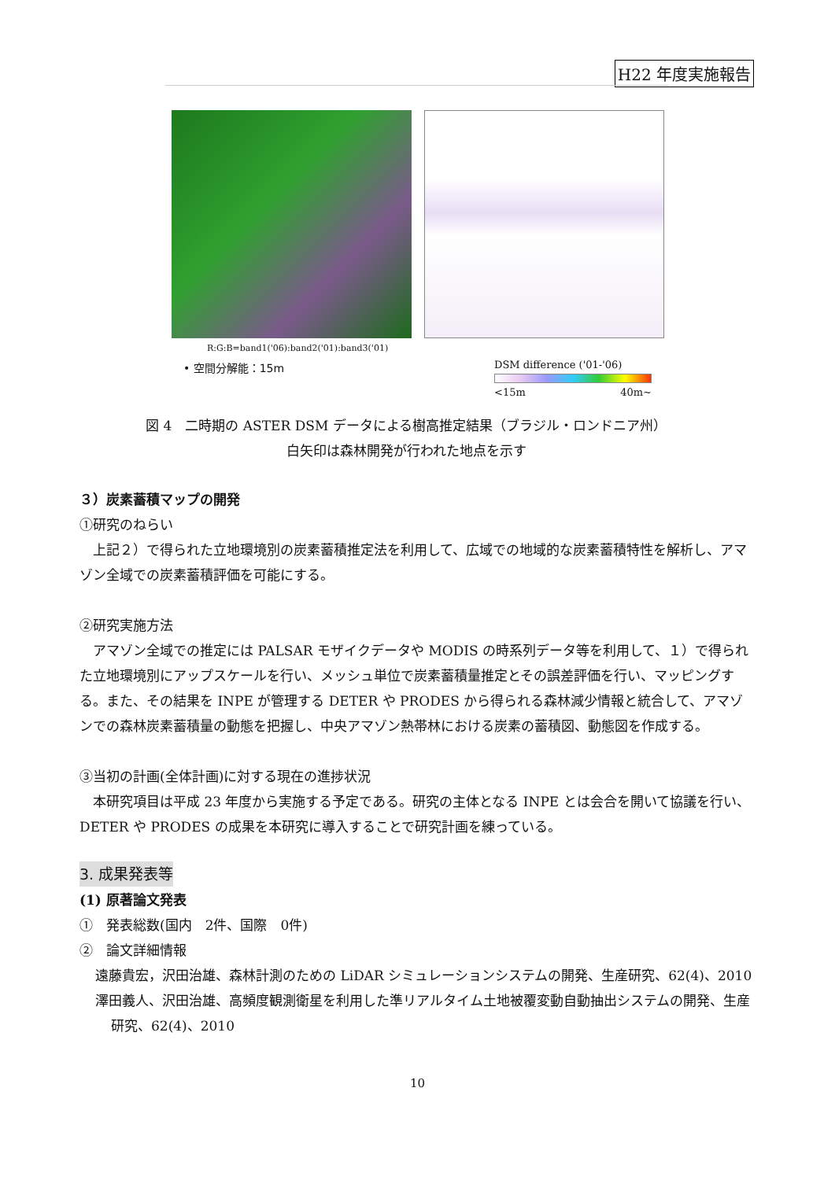H22 年度実施報告
R:G:B=band1('06):band2('01):band3('01)
• 空間分解能：15m
DSM difference ('01-'06)
<15m 40m~
図 4　二時期の ASTER DSM データによる樹高推定結果（ブラジル・ロンドニア州）
白矢印は森林開発が行われた地点を示す
３）炭素蓄積マップの開発
①研究のねらい
　上記２）で得られた立地環境別の炭素蓄積推定法を利用して、広域での地域的な炭素蓄積特性を解析し、アマゾン全域での炭素蓄積評価を可能にする。
②研究実施方法
　アマゾン全域での推定には PALSAR モザイクデータや MODIS の時系列データ等を利用して、１）で得られた立地環境別にアップスケールを行い、メッシュ単位で炭素蓄積量推定とその誤差評価を行い、マッピングする。また、その結果を INPE が管理する DETER や PRODES から得られる森林減少情報と統合して、アマゾンでの森林炭素蓄積量の動態を把握し、中央アマゾン熱帯林における炭素の蓄積図、動態図を作成する。
③当初の計画(全体計画)に対する現在の進捗状況
　本研究項目は平成 23 年度から実施する予定である。研究の主体となる INPE とは会合を開いて協議を行い、DETER や PRODES の成果を本研究に導入することで研究計画を練っている。
3. 成果発表等
(1) 原著論文発表
①　発表総数(国内　2件、国際　0件)
②　論文詳細情報
遠藤貴宏，沢田治雄、森林計測のための LiDAR シミュレーションシステムの開発、生産研究、62(4)、2010
澤田義人、沢田治雄、高頻度観測衛星を利用した準リアルタイム土地被覆変動自動抽出システムの開発、生産研究、62(4)、2010
10